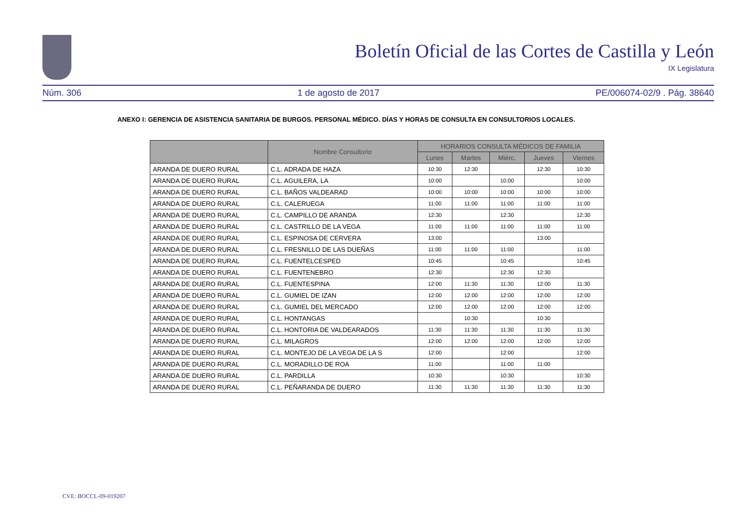Boletín Oficial de las Cortes de Castilla y León
IX Legislatura
Núm. 306 1 de agosto de 2017 PE/006074-02/9 . Pág. 38640
ANEXO I: GERENCIA DE ASISTENCIA SANITARIA DE BURGOS. PERSONAL MÉDICO. DÍAS Y HORAS DE CONSULTA EN CONSULTORIOS LOCALES.
| | Nombre Consultorio | HORARIOS CONSULTA MÉDICOS DE FAMILIA | | | | |
| --- | --- | --- | --- | --- | --- | --- |
| | | Lunes | Martes | Miérc. | Jueves | Viernes |
| ARANDA DE DUERO RURAL | C.L. ADRADA DE HAZA | 10:30 | 12:30 | | 12:30 | 10:30 |
| ARANDA DE DUERO RURAL | C.L. AGUILERA, LA | 10:00 | | 10:00 | | 10:00 |
| ARANDA DE DUERO RURAL | C.L. BAÑOS VALDEARAD | 10:00 | 10:00 | 10:00 | 10:00 | 10:00 |
| ARANDA DE DUERO RURAL | C.L. CALERUEGA | 11:00 | 11:00 | 11:00 | 11:00 | 11:00 |
| ARANDA DE DUERO RURAL | C.L. CAMPILLO DE ARANDA | 12:30 | | 12:30 | | 12:30 |
| ARANDA DE DUERO RURAL | C.L. CASTRILLO DE LA VEGA | 11:00 | 11:00 | 11:00 | 11:00 | 11:00 |
| ARANDA DE DUERO RURAL | C.L. ESPINOSA DE CERVERA | 13:00 | | | 13:00 | |
| ARANDA DE DUERO RURAL | C.L. FRESNILLO DE LAS DUEÑAS | 11:00 | 11:00 | 11:00 | | 11:00 |
| ARANDA DE DUERO RURAL | C.L. FUENTELCESPED | 10:45 | | 10:45 | | 10:45 |
| ARANDA DE DUERO RURAL | C.L. FUENTENEBRO | 12:30 | | 12:30 | 12:30 | |
| ARANDA DE DUERO RURAL | C.L. FUENTESPINA | 12:00 | 11:30 | 11:30 | 12:00 | 11:30 |
| ARANDA DE DUERO RURAL | C.L. GUMIEL DE IZAN | 12:00 | 12:00 | 12:00 | 12:00 | 12:00 |
| ARANDA DE DUERO RURAL | C.L. GUMIEL DEL MERCADO | 12:00 | 12:00 | 12:00 | 12:00 | 12:00 |
| ARANDA DE DUERO RURAL | C.L. HONTANGAS | | 10:30 | | 10:30 | |
| ARANDA DE DUERO RURAL | C.L. HONTORIA DE VALDEARADOS | 11:30 | 11:30 | 11:30 | 11:30 | 11:30 |
| ARANDA DE DUERO RURAL | C.L. MILAGROS | 12:00 | 12:00 | 12:00 | 12:00 | 12:00 |
| ARANDA DE DUERO RURAL | C.L. MONTEJO DE LA VEGA DE LA S | 12:00 | | 12:00 | | 12:00 |
| ARANDA DE DUERO RURAL | C.L. MORADILLO DE ROA | 11:00 | | 11:00 | 11:00 | |
| ARANDA DE DUERO RURAL | C.L. PARDILLA | 10:30 | | 10:30 | | 10:30 |
| ARANDA DE DUERO RURAL | C.L. PEÑARANDA DE DUERO | 11:30 | 11:30 | 11:30 | 11:30 | 11:30 |
CVE: BOCCL-09-019207